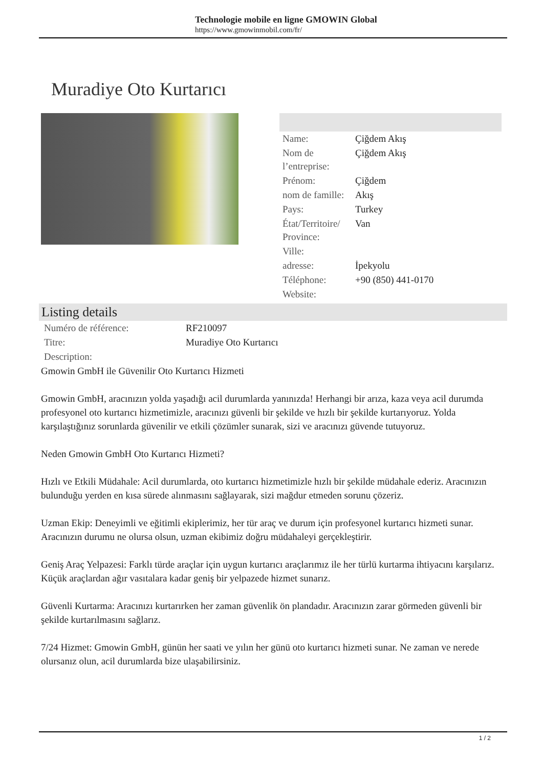Technologie mobile en ligne GMOWIN Global
https://www.gmowinmobil.com/fr/
Muradiye Oto Kurtarıcı
| Name: | Çiğdem Akış |
| Nom de l’entreprise: | Çiğdem Akış |
| Prénom: | Çiğdem |
| nom de famille: | Akış |
| Pays: | Turkey |
| État/Territoire/ Province: | Van |
| Ville: | |
| adresse: | İpekyolu |
| Téléphone: | +90 (850) 441-0170 |
| Website: | |
Listing details
| Numéro de référence: | RF210097 |
| Titre: | Muradiye Oto Kurtarıcı |
| Description: | |
Gmowin GmbH ile Güvenilir Oto Kurtarıcı Hizmeti
Gmowin GmbH, aracınızın yolda yaşadığı acil durumlarda yanınızda! Herhangi bir arıza, kaza veya acil durumda profesyonel oto kurtarıcı hizmetimizle, aracınızı güvenli bir şekilde ve hızlı bir şekilde kurtarıyoruz. Yolda karşılaştığınız sorunlarda güvenilir ve etkili çözümler sunarak, sizi ve aracınızı güvende tutuyoruz.
Neden Gmowin GmbH Oto Kurtarıcı Hizmeti?
Hızlı ve Etkili Müdahale: Acil durumlarda, oto kurtarıcı hizmetimizle hızlı bir şekilde müdahale ederiz. Aracınızın bulunduğu yerden en kısa sürede alınmasını sağlayarak, sizi mağdur etmeden sorunu çözeriz.
Uzman Ekip: Deneyimli ve eğitimli ekiplerimiz, her tür araç ve durum için profesyonel kurtarıcı hizmeti sunar. Aracınızın durumu ne olursa olsun, uzman ekibimiz doğru müdahaleyi gerçekleştirir.
Geniş Araç Yelpazesi: Farklı türde araçlar için uygun kurtarıcı araçlarımız ile her türlü kurtarma ihtiyacını karşılarız. Küçük araçlardan ağır vasıtalara kadar geniş bir yelpazede hizmet sunarız.
Güvenli Kurtarma: Aracınızı kurtarırken her zaman güvenlik ön plandadır. Aracınızın zarar görmeden güvenli bir şekilde kurtarılmasını sağlarız.
7/24 Hizmet: Gmowin GmbH, günün her saati ve yılın her günü oto kurtarıcı hizmeti sunar. Ne zaman ve nerede olursanız olun, acil durumlarda bize ulaşabilirsiniz.
1 / 2